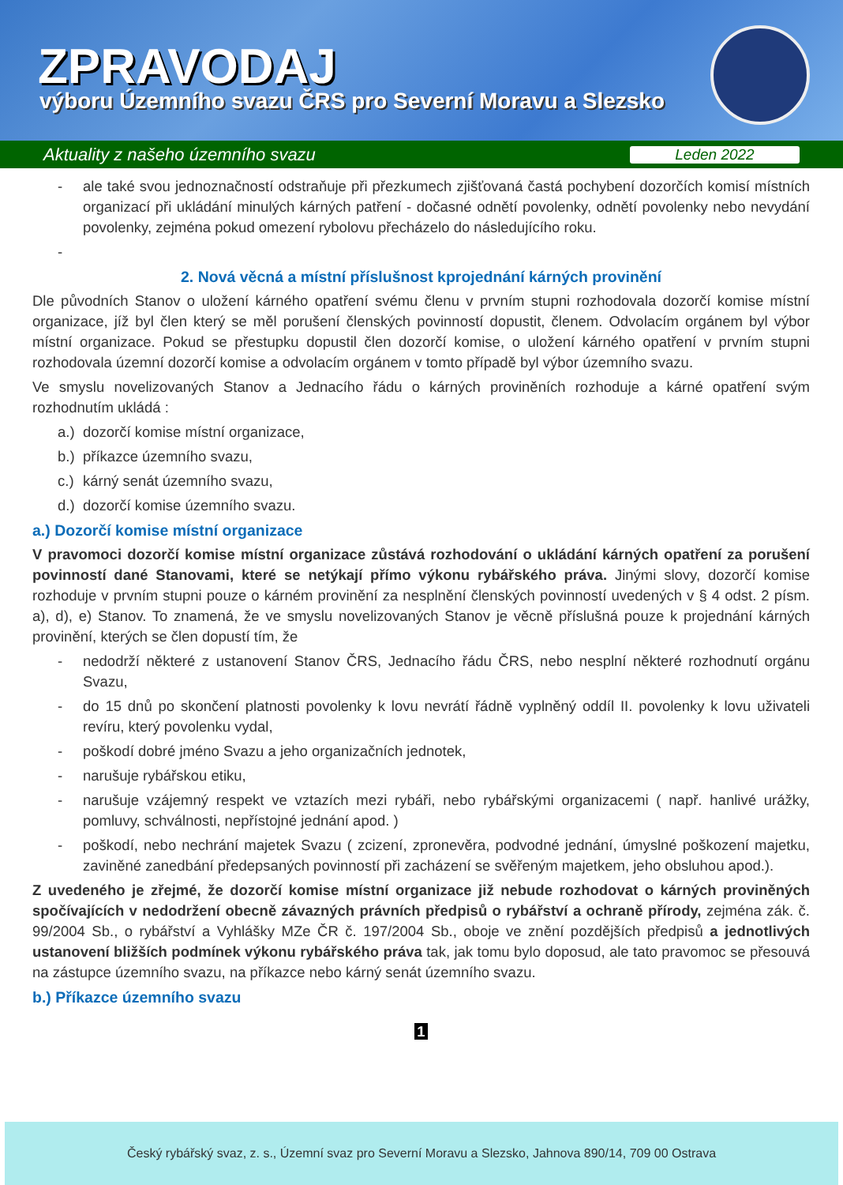ZPRAVODAJ
výboru Územního svazu ČRS pro Severní Moravu a Slezsko
Aktuality z našeho územního svazu Leden 2022
- ale také svou jednoznačností odstraňuje při přezkumech zjišťovaná častá pochybení dozorčích komisí místních organizací při ukládání minulých kárných patření - dočasné odnětí povolenky, odnětí povolenky nebo nevydání povolenky, zejména pokud omezení rybolovu přecházelo do následujícího roku.
-
2. Nová věcná a místní příslušnost kprojednání kárných provinění
Dle původních Stanov o uložení kárného opatření svému členu v prvním stupni rozhodovala dozorčí komise místní organizace, jíž byl člen který se měl porušení členských povinností dopustit, členem. Odvolacím orgánem byl výbor místní organizace. Pokud se přestupku dopustil člen dozorčí komise, o uložení kárného opatření v prvním stupni rozhodovala územní dozorčí komise a odvolacím orgánem v tomto případě byl výbor územního svazu.
Ve smyslu novelizovaných Stanov a Jednacího řádu o kárných proviněních rozhoduje a kárné opatření svým rozhodnutím ukládá :
a.) dozorčí komise místní organizace,
b.) příkazce územního svazu,
c.) kárný senát územního svazu,
d.) dozorčí komise územního svazu.
a.) Dozorčí komise místní organizace
V pravomoci dozorčí komise místní organizace zůstává rozhodování o ukládání kárných opatření za porušení povinností dané Stanovami, které se netýkají přímo výkonu rybářského práva. Jinými slovy, dozorčí komise rozhoduje v prvním stupni pouze o kárném provinění za nesplnění členských povinností uvedených v § 4 odst. 2 písm. a), d), e) Stanov. To znamená, že ve smyslu novelizovaných Stanov je věcně příslušná pouze k projednání kárných provinění, kterých se člen dopustí tím, že
- nedodrží některé z ustanovení Stanov ČRS, Jednacího řádu ČRS, nebo nesplní některé rozhodnutí orgánu Svazu,
- do 15 dnů po skončení platnosti povolenky k lovu nevrátí řádně vyplněný oddíl II. povolenky k lovu uživateli revíru, který povolenku vydal,
- poškodí dobré jméno Svazu a jeho organizačních jednotek,
- narušuje rybářskou etiku,
- narušuje vzájemný respekt ve vztazích mezi rybáři, nebo rybářskými organizacemi ( např. hanlivé urážky, pomluvy, schválnosti, nepřístojné jednání apod. )
- poškodí, nebo nechrání majetek Svazu ( zcizení, zpronevěra, podvodné jednání, úmyslné poškození majetku, zaviněné zanedbání předepsaných povinností při zacházení se svěřeným majetkem, jeho obsluhou apod.).
Z uvedeného je zřejmé, že dozorčí komise místní organizace již nebude rozhodovat o kárných proviněných spočívajících v nedodržení obecně závazných právních předpisů o rybářství a ochraně přírody, zejména zák. č. 99/2004 Sb., o rybářství a Vyhlášky MZe ČR č. 197/2004 Sb., oboje ve znění pozdějších předpisů a jednotlivých ustanovení bližších podmínek výkonu rybářského práva tak, jak tomu bylo doposud, ale tato pravomoc se přesouvá na zástupce územního svazu, na příkazce nebo kárný senát územního svazu.
b.) Příkazce územního svazu
1
Český rybářský svaz, z. s., Územní svaz pro Severní Moravu a Slezsko, Jahnova 890/14, 709 00 Ostrava